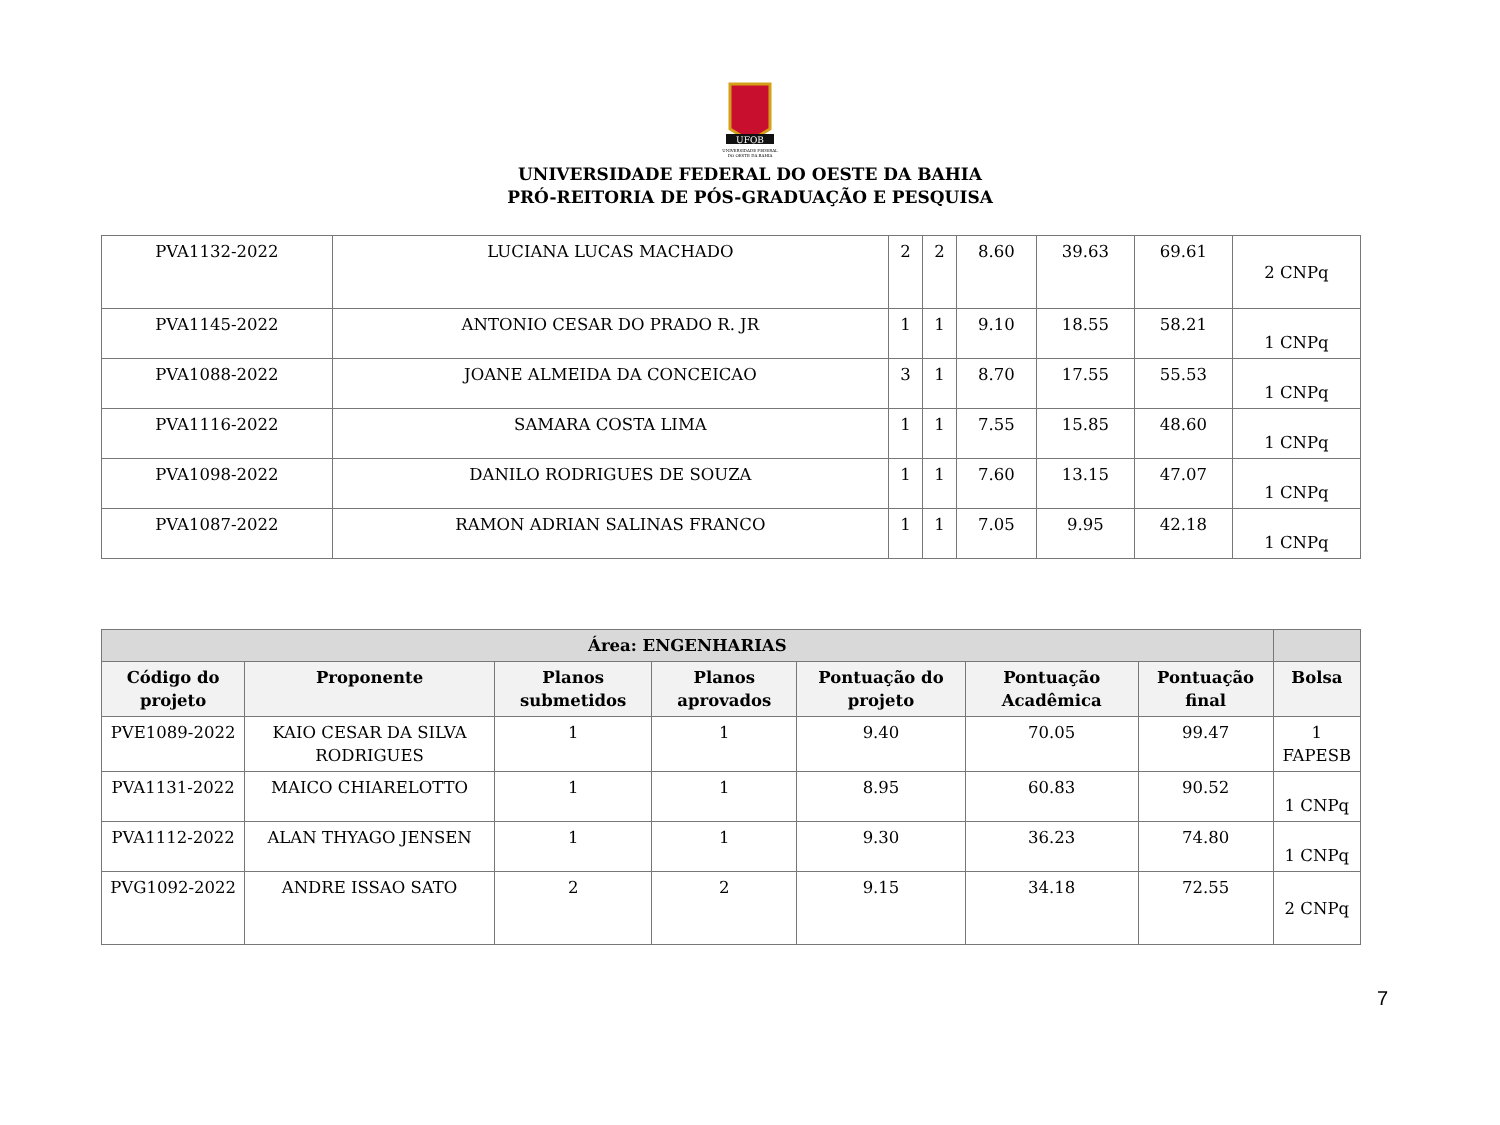UFOB
UNIVERSIDADE FEDERAL
DO OESTE DA BAHIA
UNIVERSIDADE FEDERAL DO OESTE DA BAHIA
PRÓ-REITORIA DE PÓS-GRADUAÇÃO E PESQUISA
| PVA1132-2022 | LUCIANA LUCAS MACHADO | 2 | 2 | 8.60 | 39.63 | 69.61 | 2 CNPq |
| PVA1145-2022 | ANTONIO CESAR DO PRADO R. JR | 1 | 1 | 9.10 | 18.55 | 58.21 | 1 CNPq |
| PVA1088-2022 | JOANE ALMEIDA DA CONCEICAO | 3 | 1 | 8.70 | 17.55 | 55.53 | 1 CNPq |
| PVA1116-2022 | SAMARA COSTA LIMA | 1 | 1 | 7.55 | 15.85 | 48.60 | 1 CNPq |
| PVA1098-2022 | DANILO RODRIGUES DE SOUZA | 1 | 1 | 7.60 | 13.15 | 47.07 | 1 CNPq |
| PVA1087-2022 | RAMON ADRIAN SALINAS FRANCO | 1 | 1 | 7.05 | 9.95 | 42.18 | 1 CNPq |
| Área: ENGENHARIAS | | | | | | | |
| --- | --- | --- | --- | --- | --- | --- | --- |
| Código do projeto | Proponente | Planos submetidos | Planos aprovados | Pontuação do projeto | Pontuação Acadêmica | Pontuação final | Bolsa |
| PVE1089-2022 | KAIO CESAR DA SILVA RODRIGUES | 1 | 1 | 9.40 | 70.05 | 99.47 | 1 FAPESB |
| PVA1131-2022 | MAICO CHIARELOTTO | 1 | 1 | 8.95 | 60.83 | 90.52 | 1 CNPq |
| PVA1112-2022 | ALAN THYAGO JENSEN | 1 | 1 | 9.30 | 36.23 | 74.80 | 1 CNPq |
| PVG1092-2022 | ANDRE ISSAO SATO | 2 | 2 | 9.15 | 34.18 | 72.55 | 2 CNPq |
7